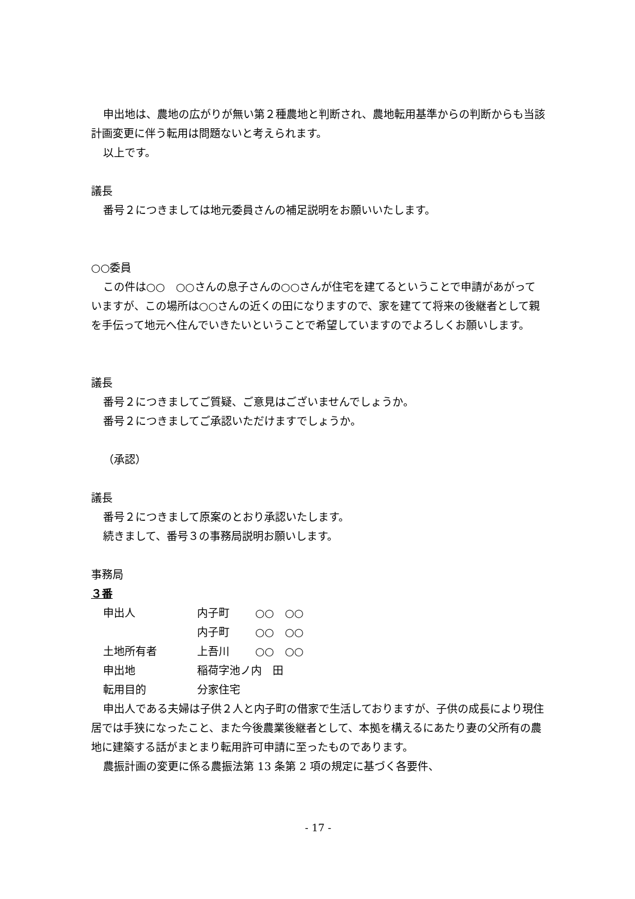申出地は、農地の広がりが無い第２種農地と判断され、農地転用基準からの判断からも当該計画変更に伴う転用は問題ないと考えられます。
以上です。
議長
番号２につきましては地元委員さんの補足説明をお願いいたします。
○○委員
この件は○○　○○さんの息子さんの○○さんが住宅を建てるということで申請があがっていますが、この場所は○○さんの近くの田になりますので、家を建てて将来の後継者として親を手伝って地元へ住んでいきたいということで希望していますのでよろしくお願いします。
議長
番号２につきましてご質疑、ご意見はございませんでしょうか。
番号２につきましてご承認いただけますでしょうか。
（承認）
議長
番号２につきまして原案のとおり承認いたします。
続きまして、番号３の事務局説明お願いします。
事務局
３番
| 申出人 | 内子町 | ○○ ○○ |
| | 内子町 | ○○ ○○ |
| 土地所有者 | 上吾川 | ○○ ○○ |
| 申出地 | 稲荷字池ノ内 田 | |
| 転用目的 | 分家住宅 | |
申出人である夫婦は子供２人と内子町の借家で生活しておりますが、子供の成長により現住居では手狭になったこと、また今後農業後継者として、本拠を構えるにあたり妻の父所有の農地に建築する話がまとまり転用許可申請に至ったものであります。
農振計画の変更に係る農振法第 13 条第 2 項の規定に基づく各要件、
- 17 -